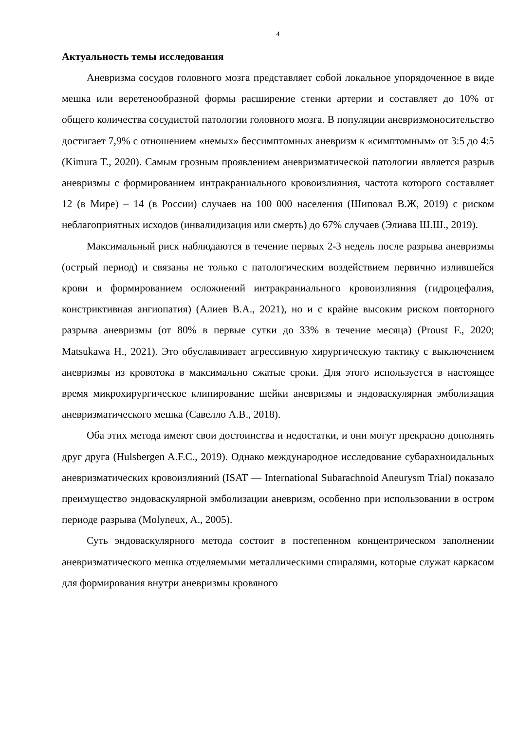4
Актуальность темы исследования
Аневризма сосудов головного мозга представляет собой локальное упорядоченное в виде мешка или веретенообразной формы расширение стенки артерии и составляет до 10% от общего количества сосудистой патологии головного мозга. В популяции аневризмоносительство достигает 7,9% с отношением «немых» бессимптомных аневризм к «симптомным» от 3:5 до 4:5 (Kimura T., 2020). Самым грозным проявлением аневризматической патологии является разрыв аневризмы с формированием интракраниального кровоизлияния, частота которого составляет 12 (в Мире) – 14 (в России) случаев на 100 000 населения (Шиповал В.Ж, 2019) с риском неблагоприятных исходов (инвалидизация или смерть) до 67% случаев (Элиава Ш.Ш., 2019).
Максимальный риск наблюдаются в течение первых 2-3 недель после разрыва аневризмы (острый период) и связаны не только с патологическим воздействием первично излившейся крови и формированием осложнений интракраниального кровоизлияния (гидроцефалия, констриктивная ангиопатия) (Алиев В.А., 2021), но и с крайне высоким риском повторного разрыва аневризмы (от 80% в первые сутки до 33% в течение месяца) (Proust F., 2020; Matsukawa H., 2021). Это обуславливает агрессивную хирургическую тактику с выключением аневризмы из кровотока в максимально сжатые сроки. Для этого используется в настоящее время микрохирургическое клипирование шейки аневризмы и эндоваскулярная эмболизация аневризматического мешка (Савелло А.В., 2018).
Оба этих метода имеют свои достоинства и недостатки, и они могут прекрасно дополнять друг друга (Hulsbergen A.F.C., 2019). Однако международное исследование субарахноидальных аневризматических кровоизлияний (ISAT — International Subarachnoid Aneurysm Trial) показало преимущество эндоваскулярной эмболизации аневризм, особенно при использовании в остром периоде разрыва (Molyneux, A., 2005).
Суть эндоваскулярного метода состоит в постепенном концентрическом заполнении аневризматического мешка отделяемыми металлическими спиралями, которые служат каркасом для формирования внутри аневризмы кровяного